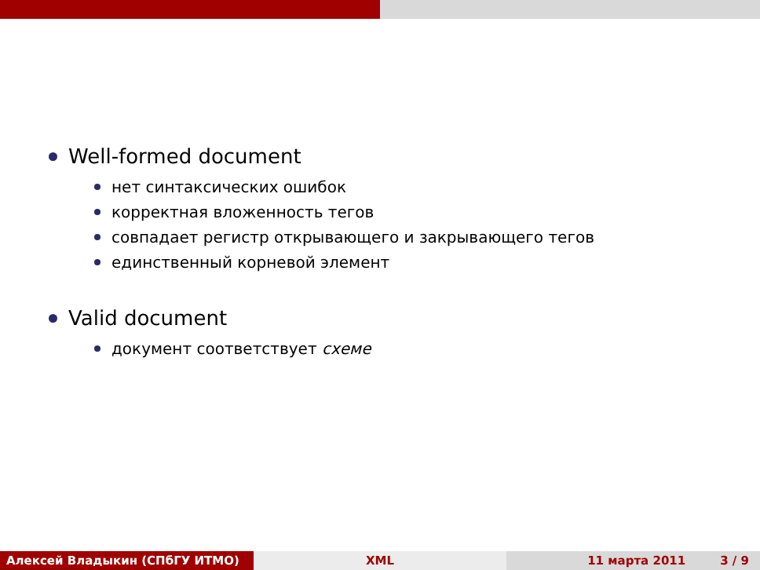Well-formed document
нет синтаксических ошибок
корректная вложенность тегов
совпадает регистр открывающего и закрывающего тегов
единственный корневой элемент
Valid document
документ соответствует схеме
Алексей Владыкин (СПбГУ ИТМО) XML 11 марта 2011 3 / 9